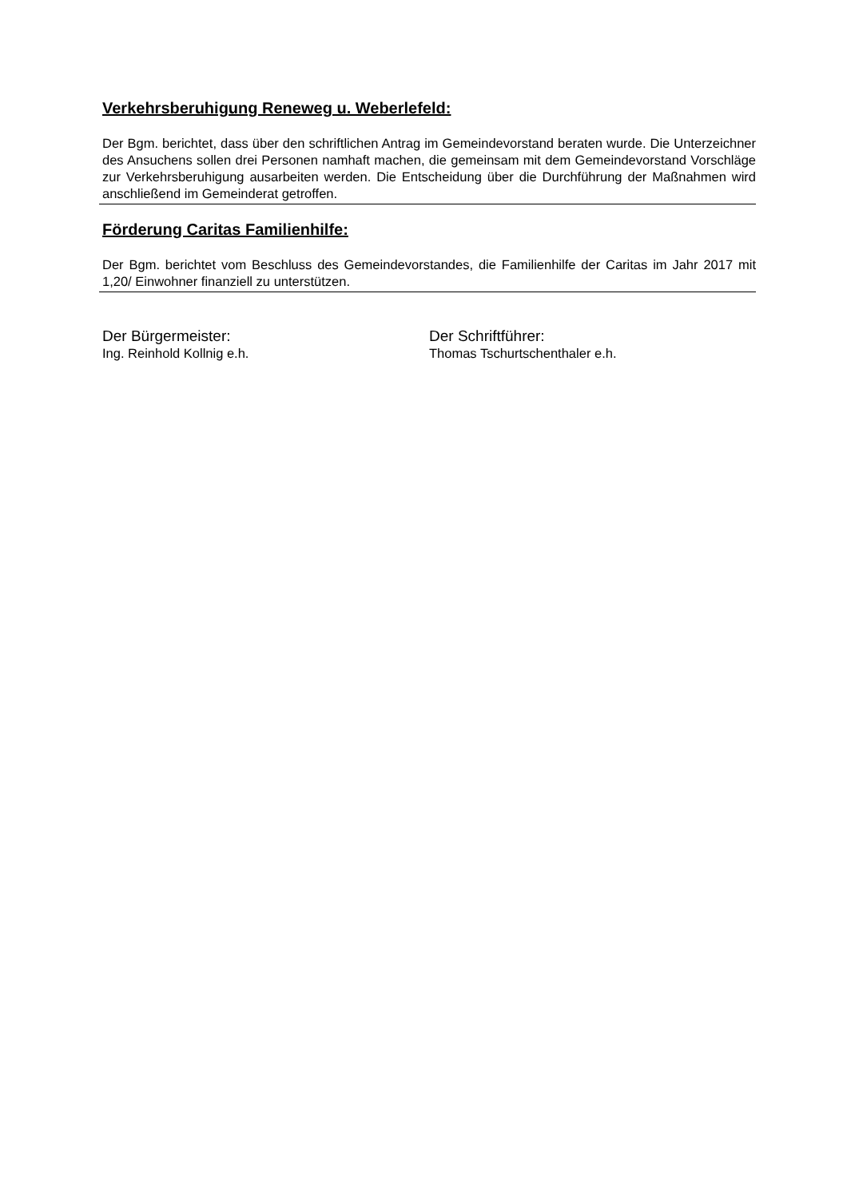Verkehrsberuhigung Reneweg u. Weberlefeld:
Der Bgm. berichtet, dass über den schriftlichen Antrag im Gemeindevorstand beraten wurde. Die Unterzeichner des Ansuchens sollen drei Personen namhaft machen, die gemeinsam mit dem Gemeindevorstand Vorschläge zur Verkehrsberuhigung ausarbeiten werden. Die Entscheidung über die Durchführung der Maßnahmen wird anschließend im Gemeinderat getroffen.
Förderung Caritas Familienhilfe:
Der Bgm. berichtet vom Beschluss des Gemeindevorstandes, die Familienhilfe der Caritas im Jahr 2017 mit 1,20/ Einwohner finanziell zu unterstützen.
Der Bürgermeister:
Ing. Reinhold Kollnig e.h.
Der Schriftführer:
Thomas Tschurtschenthaler e.h.